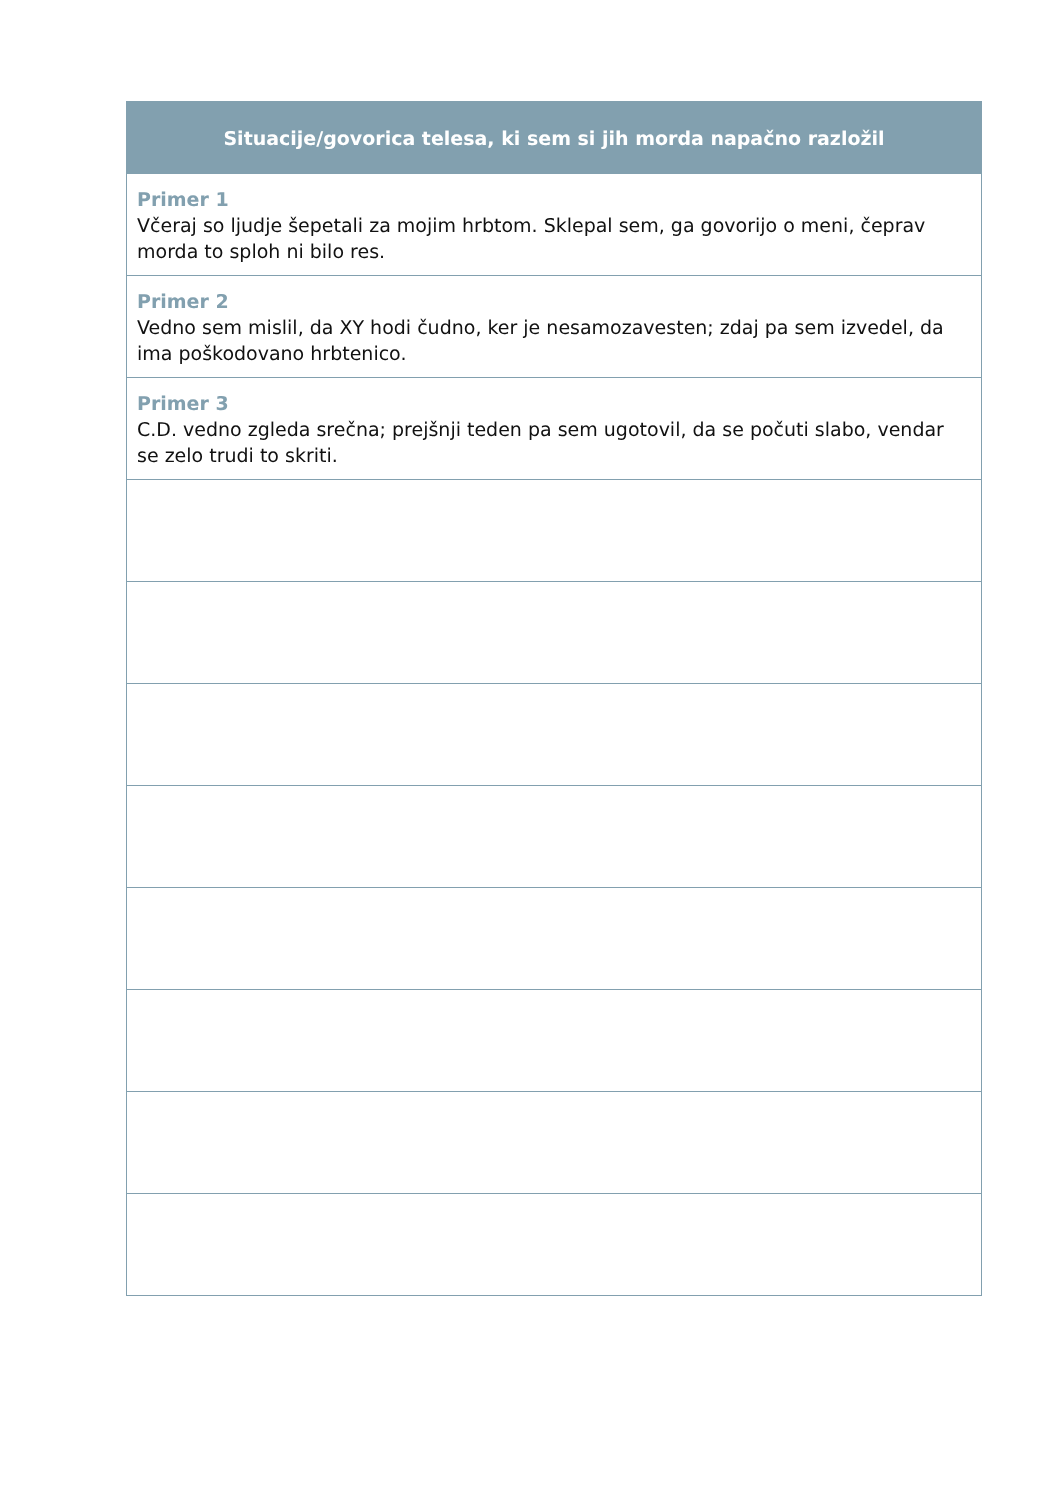| Situacije/govorica telesa, ki sem si jih morda napačno razložil |
| --- |
| Primer 1 Včeraj so ljudje šepetali za mojim hrbtom. Sklepal sem, ga govorijo o meni, čeprav morda to sploh ni bilo res. |
| Primer 2 Vedno sem mislil, da XY hodi čudno, ker je nesamozavesten; zdaj pa sem izvedel, da ima poškodovano hrbtenico. |
| Primer 3 C.D. vedno zgleda srečna; prejšnji teden pa sem ugotovil, da se počuti slabo, vendar se zelo trudi to skriti. |